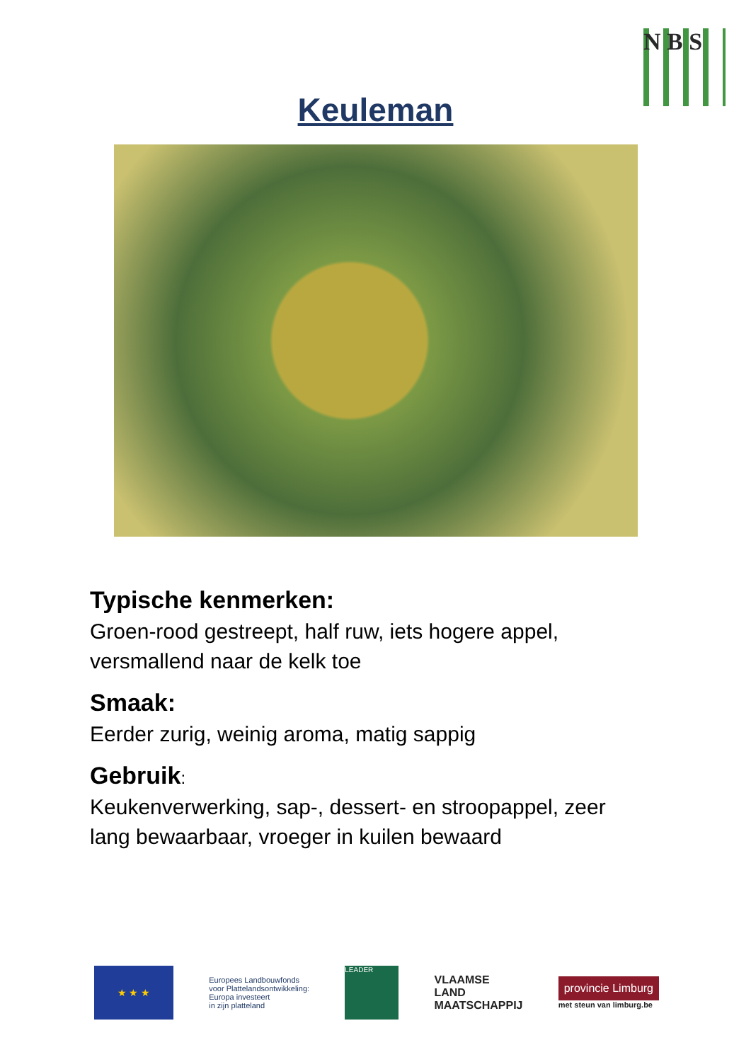N B S
Keuleman
Typische kenmerken:
Groen-rood gestreept, half ruw, iets hogere appel, versmallend naar de kelk toe
Smaak:
Eerder zurig, weinig aroma, matig sappig
Gebruik:
Keukenverwerking, sap-, dessert- en stroopappel, zeer lang bewaarbaar, vroeger in kuilen bewaard
★ ★ ★
Europees Landbouwfonds
voor Plattelandsontwikkeling:
Europa investeert
in zijn platteland
LEADER
VLAAMSE
LAND
MAATSCHAPPIJ
provincie Limburg
met steun van limburg.be